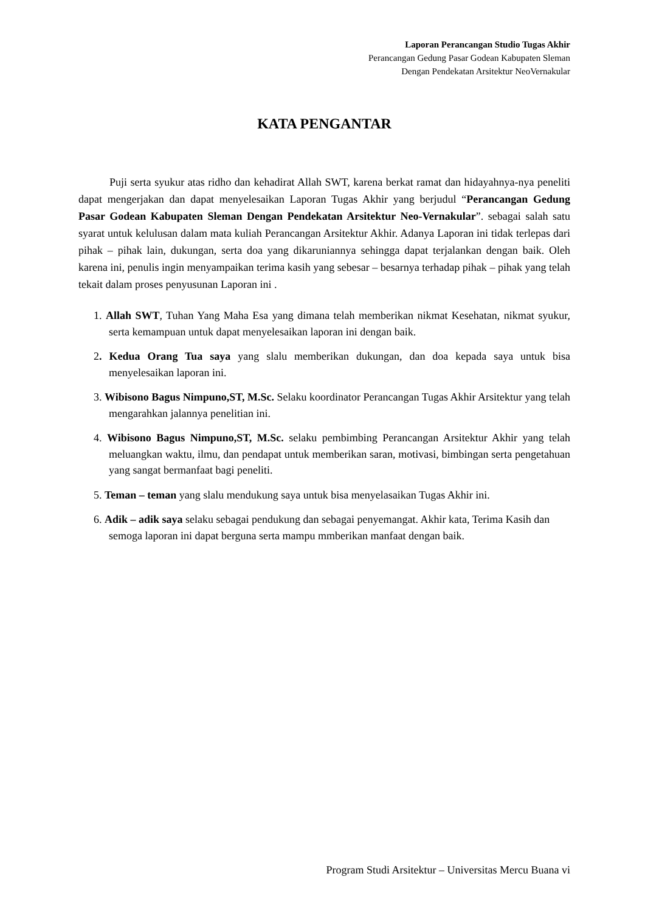Laporan Perancangan Studio Tugas Akhir
Perancangan Gedung Pasar Godean Kabupaten Sleman
Dengan Pendekatan Arsitektur NeoVernakular
KATA PENGANTAR
Puji serta syukur atas ridho dan kehadirat Allah SWT, karena berkat ramat dan hidayahnya-nya peneliti dapat mengerjakan dan dapat menyelesaikan Laporan Tugas Akhir yang berjudul “Perancangan Gedung Pasar Godean Kabupaten Sleman Dengan Pendekatan Arsitektur Neo-Vernakular”. sebagai salah satu syarat untuk kelulusan dalam mata kuliah Perancangan Arsitektur Akhir. Adanya Laporan ini tidak terlepas dari pihak – pihak lain, dukungan, serta doa yang dikaruniannya sehingga dapat terjalankan dengan baik. Oleh karena ini, penulis ingin menyampaikan terima kasih yang sebesar – besarnya terhadap pihak – pihak yang telah tekait dalam proses penyusunan Laporan ini .
1. Allah SWT, Tuhan Yang Maha Esa yang dimana telah memberikan nikmat Kesehatan, nikmat syukur, serta kemampuan untuk dapat menyelesaikan laporan ini dengan baik.
2. Kedua Orang Tua saya yang slalu memberikan dukungan, dan doa kepada saya untuk bisa menyelesaikan laporan ini.
3. Wibisono Bagus Nimpuno,ST, M.Sc. Selaku koordinator Perancangan Tugas Akhir Arsitektur yang telah mengarahkan jalannya penelitian ini.
4. Wibisono Bagus Nimpuno,ST, M.Sc. selaku pembimbing Perancangan Arsitektur Akhir yang telah meluangkan waktu, ilmu, dan pendapat untuk memberikan saran, motivasi, bimbingan serta pengetahuan yang sangat bermanfaat bagi peneliti.
5. Teman – teman yang slalu mendukung saya untuk bisa menyelasaikan Tugas Akhir ini.
6. Adik – adik saya selaku sebagai pendukung dan sebagai penyemangat. Akhir kata, Terima Kasih dan semoga laporan ini dapat berguna serta mampu mmberikan manfaat dengan baik.
Program Studi Arsitektur – Universitas Mercu Buana vi